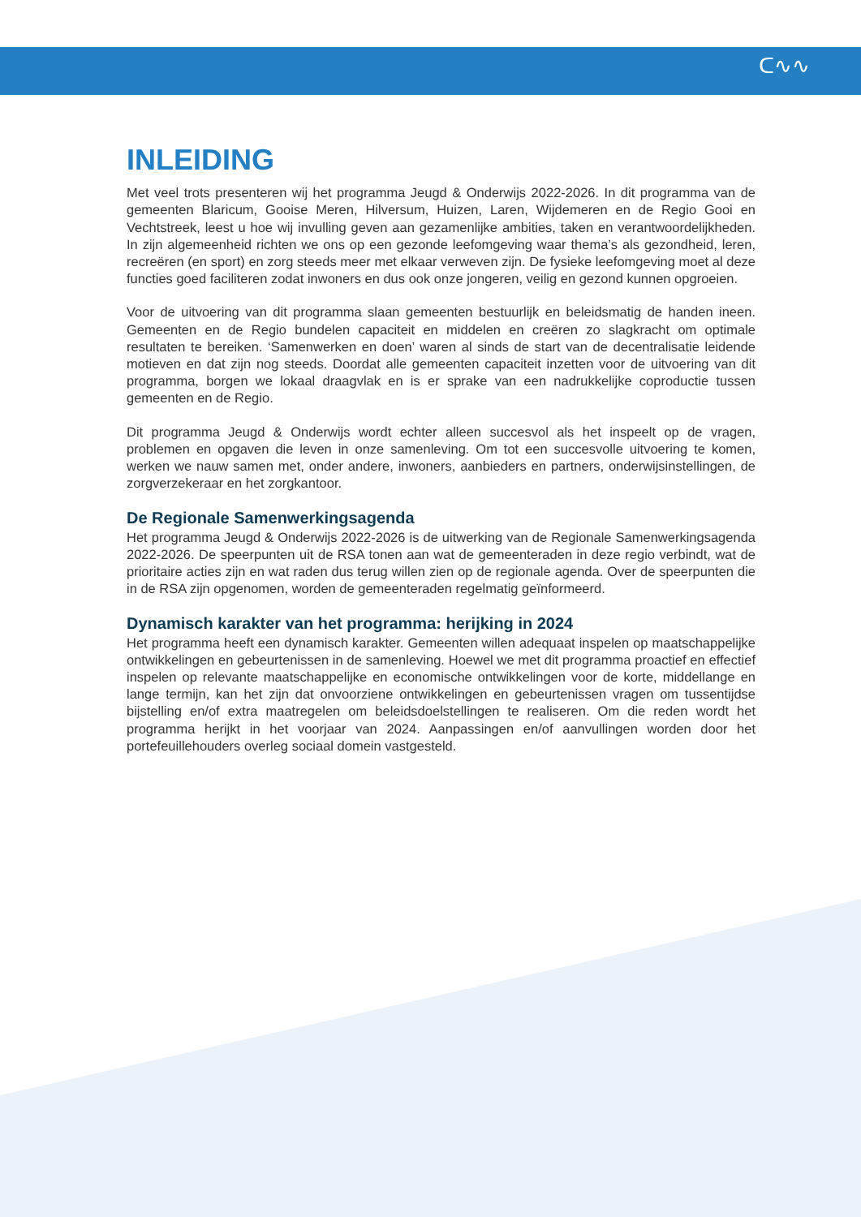ᑕ∿∿
INLEIDING
Met veel trots presenteren wij het programma Jeugd & Onderwijs 2022-2026. In dit programma van de gemeenten Blaricum, Gooise Meren, Hilversum, Huizen, Laren, Wijdemeren en de Regio Gooi en Vechtstreek, leest u hoe wij invulling geven aan gezamenlijke ambities, taken en verantwoordelijkheden. In zijn algemeenheid richten we ons op een gezonde leefomgeving waar thema’s als gezondheid, leren, recreëren (en sport) en zorg steeds meer met elkaar verweven zijn. De fysieke leefomgeving moet al deze functies goed faciliteren zodat inwoners en dus ook onze jongeren, veilig en gezond kunnen opgroeien.
Voor de uitvoering van dit programma slaan gemeenten bestuurlijk en beleidsmatig de handen ineen. Gemeenten en de Regio bundelen capaciteit en middelen en creëren zo slagkracht om optimale resultaten te bereiken. ‘Samenwerken en doen’ waren al sinds de start van de decentralisatie leidende motieven en dat zijn nog steeds. Doordat alle gemeenten capaciteit inzetten voor de uitvoering van dit programma, borgen we lokaal draagvlak en is er sprake van een nadrukkelijke coproductie tussen gemeenten en de Regio.
Dit programma Jeugd & Onderwijs wordt echter alleen succesvol als het inspeelt op de vragen, problemen en opgaven die leven in onze samenleving. Om tot een succesvolle uitvoering te komen, werken we nauw samen met, onder andere, inwoners, aanbieders en partners, onderwijsinstellingen, de zorgverzekeraar en het zorgkantoor.
De Regionale Samenwerkingsagenda
Het programma Jeugd & Onderwijs 2022-2026 is de uitwerking van de Regionale Samenwerkingsagenda 2022-2026. De speerpunten uit de RSA tonen aan wat de gemeenteraden in deze regio verbindt, wat de prioritaire acties zijn en wat raden dus terug willen zien op de regionale agenda. Over de speerpunten die in de RSA zijn opgenomen, worden de gemeenteraden regelmatig geïnformeerd.
Dynamisch karakter van het programma: herijking in 2024
Het programma heeft een dynamisch karakter. Gemeenten willen adequaat inspelen op maatschappelijke ontwikkelingen en gebeurtenissen in de samenleving. Hoewel we met dit programma proactief en effectief inspelen op relevante maatschappelijke en economische ontwikkelingen voor de korte, middellange en lange termijn, kan het zijn dat onvoorziene ontwikkelingen en gebeurtenissen vragen om tussentijdse bijstelling en/of extra maatregelen om beleidsdoelstellingen te realiseren. Om die reden wordt het programma herijkt in het voorjaar van 2024. Aanpassingen en/of aanvullingen worden door het portefeuillehouders overleg sociaal domein vastgesteld.